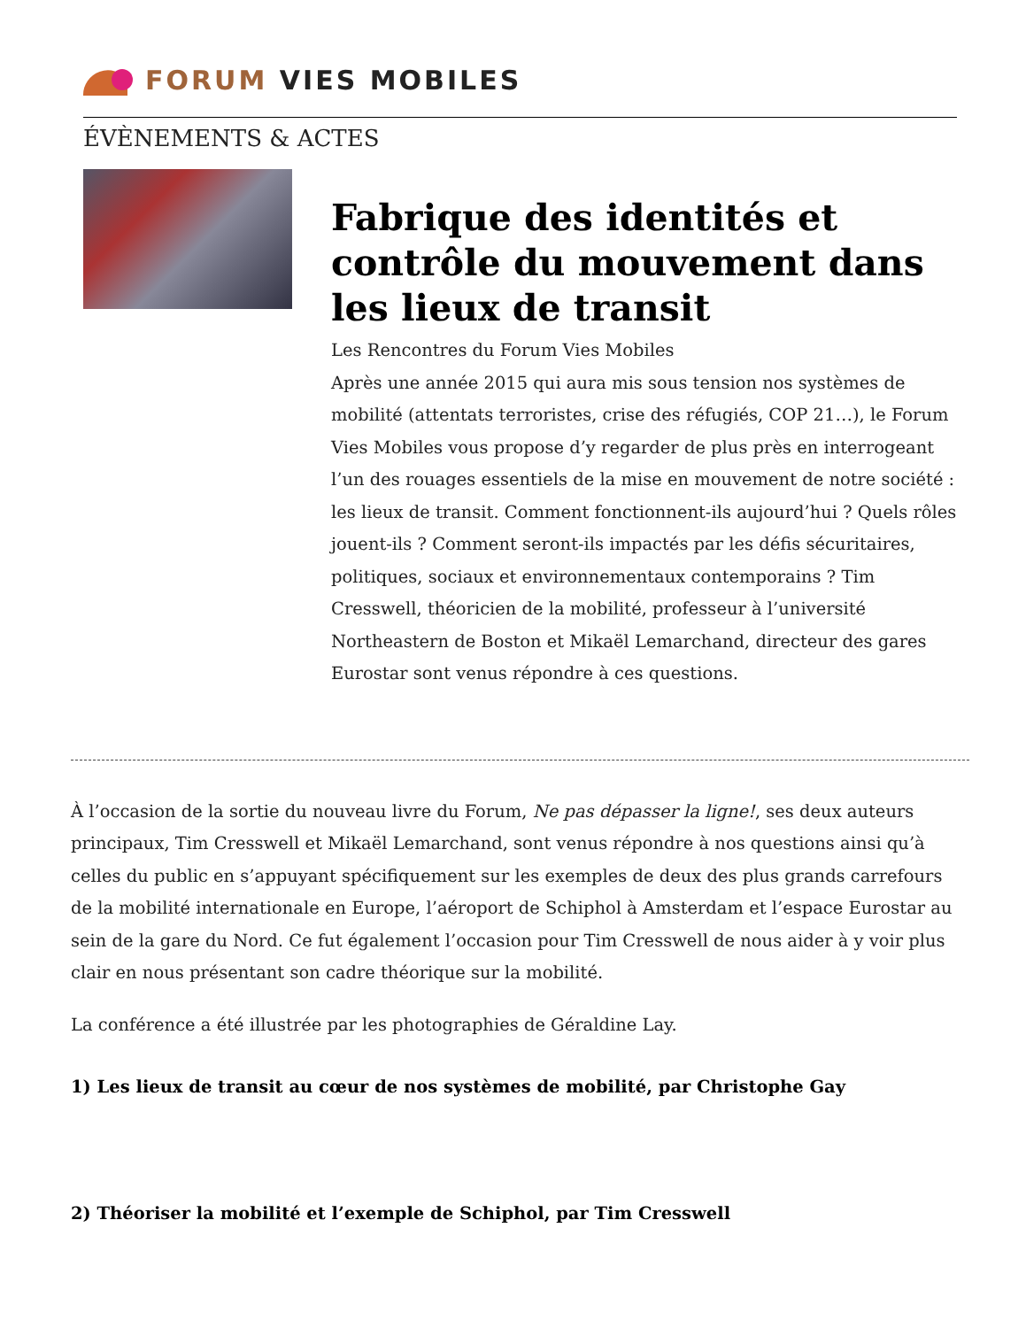FORUM VIES MOBILES
ÉVÈNEMENTS & ACTES
Fabrique des identités et contrôle du mouvement dans les lieux de transit
Les Rencontres du Forum Vies Mobiles
Après une année 2015 qui aura mis sous tension nos systèmes de mobilité (attentats terroristes, crise des réfugiés, COP 21…), le Forum Vies Mobiles vous propose d’y regarder de plus près en interrogeant l’un des rouages essentiels de la mise en mouvement de notre société : les lieux de transit. Comment fonctionnent-ils aujourd’hui ? Quels rôles jouent-ils ? Comment seront-ils impactés par les défis sécuritaires, politiques, sociaux et environnementaux contemporains ? Tim Cresswell, théoricien de la mobilité, professeur à l’université Northeastern de Boston et Mikaël Lemarchand, directeur des gares Eurostar sont venus répondre à ces questions.
À l’occasion de la sortie du nouveau livre du Forum, Ne pas dépasser la ligne!, ses deux auteurs principaux, Tim Cresswell et Mikaël Lemarchand, sont venus répondre à nos questions ainsi qu’à celles du public en s’appuyant spécifiquement sur les exemples de deux des plus grands carrefours de la mobilité internationale en Europe, l’aéroport de Schiphol à Amsterdam et l’espace Eurostar au sein de la gare du Nord. Ce fut également l’occasion pour Tim Cresswell de nous aider à y voir plus clair en nous présentant son cadre théorique sur la mobilité.
La conférence a été illustrée par les photographies de Géraldine Lay.
1) Les lieux de transit au cœur de nos systèmes de mobilité, par Christophe Gay
2) Théoriser la mobilité et l’exemple de Schiphol, par Tim Cresswell